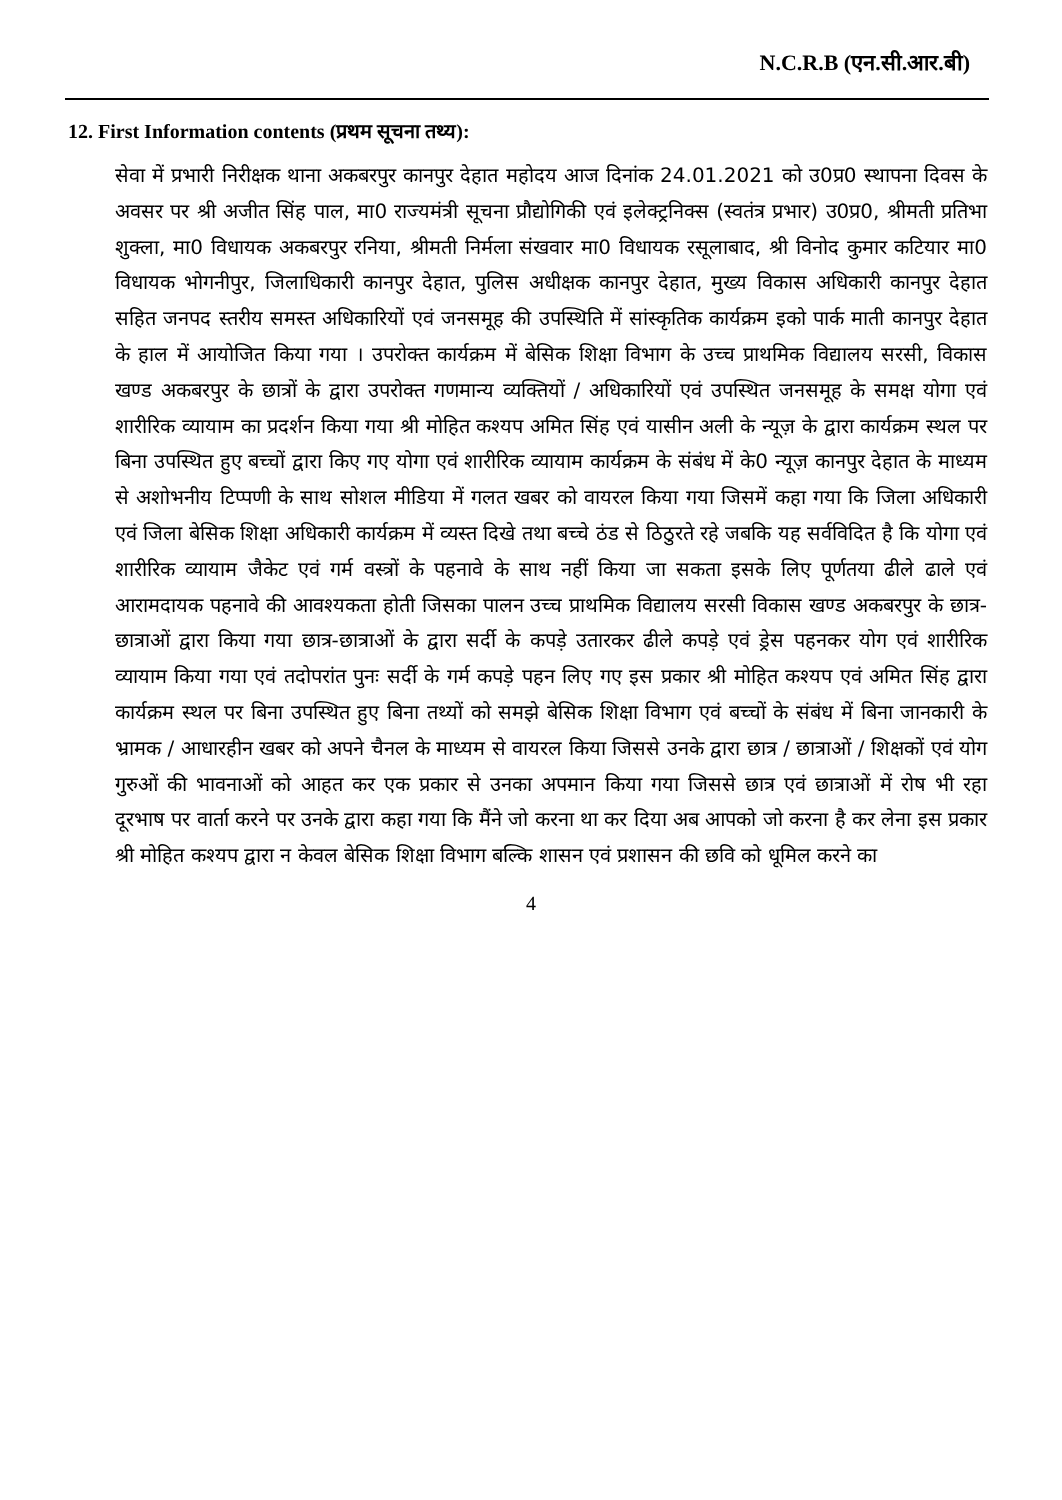N.C.R.B (एन.सी.आर.बी)
12. First Information contents (प्रथम सूचना तथ्य):
सेवा में प्रभारी निरीक्षक थाना अकबरपुर कानपुर देहात महोदय आज दिनांक 24.01.2021 को उ0प्र0 स्थापना दिवस के अवसर पर श्री अजीत सिंह पाल, मा0 राज्यमंत्री सूचना प्रौद्योगिकी एवं इलेक्ट्रनिक्स (स्वतंत्र प्रभार) उ0प्र0, श्रीमती प्रतिभा शुक्ला, मा0 विधायक अकबरपुर रनिया, श्रीमती निर्मला संखवार मा0 विधायक रसूलाबाद, श्री विनोद कुमार कटियार मा0 विधायक भोगनीपुर, जिलाधिकारी कानपुर देहात, पुलिस अधीक्षक कानपुर देहात, मुख्य विकास अधिकारी कानपुर देहात सहित जनपद स्तरीय समस्त अधिकारियों एवं जनसमूह की उपस्थिति में सांस्कृतिक कार्यक्रम इको पार्क माती कानपुर देहात के हाल में आयोजित किया गया । उपरोक्त कार्यक्रम में बेसिक शिक्षा विभाग के उच्च प्राथमिक विद्यालय सरसी, विकास खण्ड अकबरपुर के छात्रों के द्वारा उपरोक्त गणमान्य व्यक्तियों / अधिकारियों एवं उपस्थित जनसमूह के समक्ष योगा एवं शारीरिक व्यायाम का प्रदर्शन किया गया श्री मोहित कश्यप अमित सिंह एवं यासीन अली के न्यूज़ के द्वारा कार्यक्रम स्थल पर बिना उपस्थित हुए बच्चों द्वारा किए गए योगा एवं शारीरिक व्यायाम कार्यक्रम के संबंध में के0 न्यूज़ कानपुर देहात के माध्यम से अशोभनीय टिप्पणी के साथ सोशल मीडिया में गलत खबर को वायरल किया गया जिसमें कहा गया कि जिला अधिकारी एवं जिला बेसिक शिक्षा अधिकारी कार्यक्रम में व्यस्त दिखे तथा बच्चे ठंड से ठिठुरते रहे जबकि यह सर्वविदित है कि योगा एवं शारीरिक व्यायाम जैकेट एवं गर्म वस्त्रों के पहनावे के साथ नहीं किया जा सकता इसके लिए पूर्णतया ढीले ढाले एवं आरामदायक पहनावे की आवश्यकता होती जिसका पालन उच्च प्राथमिक विद्यालय सरसी विकास खण्ड अकबरपुर के छात्र-छात्राओं द्वारा किया गया छात्र-छात्राओं के द्वारा सर्दी के कपड़े उतारकर ढीले कपड़े एवं ड्रेस पहनकर योग एवं शारीरिक व्यायाम किया गया एवं तदोपरांत पुनः सर्दी के गर्म कपड़े पहन लिए गए इस प्रकार श्री मोहित कश्यप एवं अमित सिंह द्वारा कार्यक्रम स्थल पर बिना उपस्थित हुए बिना तथ्यों को समझे बेसिक शिक्षा विभाग एवं बच्चों के संबंध में बिना जानकारी के भ्रामक / आधारहीन खबर को अपने चैनल के माध्यम से वायरल किया जिससे उनके द्वारा छात्र / छात्राओं / शिक्षकों एवं योग गुरुओं की भावनाओं को आहत कर एक प्रकार से उनका अपमान किया गया जिससे छात्र एवं छात्राओं में रोष भी रहा दूरभाष पर वार्ता करने पर उनके द्वारा कहा गया कि मैंने जो करना था कर दिया अब आपको जो करना है कर लेना इस प्रकार श्री मोहित कश्यप द्वारा न केवल बेसिक शिक्षा विभाग बल्कि शासन एवं प्रशासन की छवि को धूमिल करने का
4